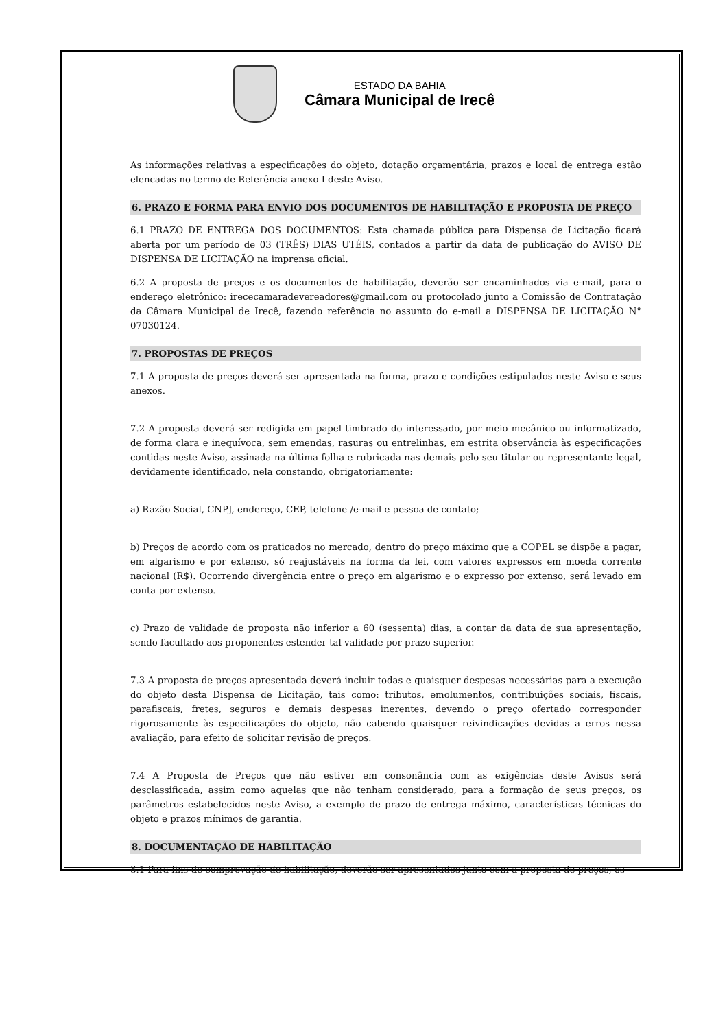ESTADO DA BAHIA
Câmara Municipal de Irecê
As informações relativas a especificações do objeto, dotação orçamentária, prazos e local de entrega estão elencadas no termo de Referência anexo I deste Aviso.
6. PRAZO E FORMA PARA ENVIO DOS DOCUMENTOS DE HABILITAÇÃO E PROPOSTA DE PREÇO
6.1 PRAZO DE ENTREGA DOS DOCUMENTOS: Esta chamada pública para Dispensa de Licitação ficará aberta por um período de 03 (TRÊS) DIAS UTÉIS, contados a partir da data de publicação do AVISO DE DISPENSA DE LICITAÇÃO na imprensa oficial.
6.2 A proposta de preços e os documentos de habilitação, deverão ser encaminhados via e-mail, para o endereço eletrônico: irececamaradevereadores@gmail.com ou protocolado junto a Comissão de Contratação da Câmara Municipal de Irecê, fazendo referência no assunto do e-mail a DISPENSA DE LICITAÇÃO N° 07030124.
7. PROPOSTAS DE PREÇOS
7.1 A proposta de preços deverá ser apresentada na forma, prazo e condições estipulados neste Aviso e seus anexos.
7.2 A proposta deverá ser redigida em papel timbrado do interessado, por meio mecânico ou informatizado, de forma clara e inequívoca, sem emendas, rasuras ou entrelinhas, em estrita observância às especificações contidas neste Aviso, assinada na última folha e rubricada nas demais pelo seu titular ou representante legal, devidamente identificado, nela constando, obrigatoriamente:
a) Razão Social, CNPJ, endereço, CEP, telefone /e-mail e pessoa de contato;
b) Preços de acordo com os praticados no mercado, dentro do preço máximo que a COPEL se dispõe a pagar, em algarismo e por extenso, só reajustáveis na forma da lei, com valores expressos em moeda corrente nacional (R$). Ocorrendo divergência entre o preço em algarismo e o expresso por extenso, será levado em conta por extenso.
c) Prazo de validade de proposta não inferior a 60 (sessenta) dias, a contar da data de sua apresentação, sendo facultado aos proponentes estender tal validade por prazo superior.
7.3 A proposta de preços apresentada deverá incluir todas e quaisquer despesas necessárias para a execução do objeto desta Dispensa de Licitação, tais como: tributos, emolumentos, contribuições sociais, fiscais, parafiscais, fretes, seguros e demais despesas inerentes, devendo o preço ofertado corresponder rigorosamente às especificações do objeto, não cabendo quaisquer reivindicações devidas a erros nessa avaliação, para efeito de solicitar revisão de preços.
7.4 A Proposta de Preços que não estiver em consonância com as exigências deste Avisos será desclassificada, assim como aquelas que não tenham considerado, para a formação de seus preços, os parâmetros estabelecidos neste Aviso, a exemplo de prazo de entrega máximo, características técnicas do objeto e prazos mínimos de garantia.
8. DOCUMENTAÇÃO DE HABILITAÇÃO
8.1 Para fins de comprovação de habilitação, deverão ser apresentados junto com a proposta de preços, os